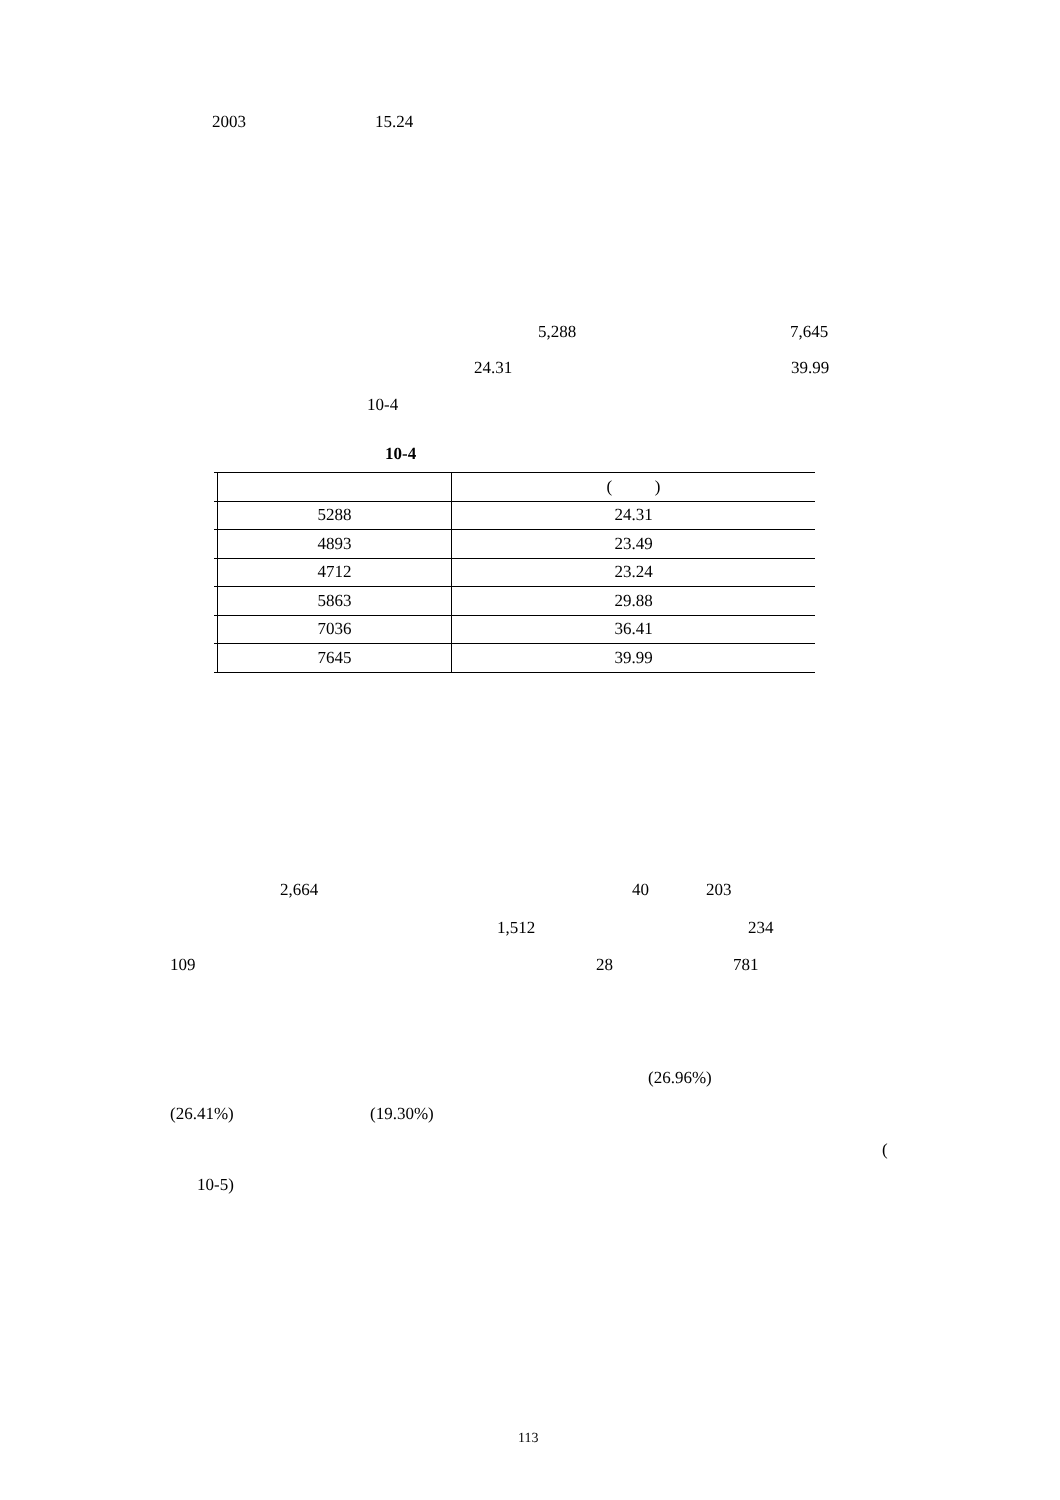2003 15.24
5,288 7,645
24.31 39.99
10-4
10-4
| | | ( ) |
| --- | --- | --- |
| | 5288 | 24.31 |
| | 4893 | 23.49 |
| | 4712 | 23.24 |
| | 5863 | 29.88 |
| | 7036 | 36.41 |
| | 7645 | 39.99 |
2,664 40 203
1,512 234
109 28 781
(26.96%)
(26.41%) (19.30%)
(
10-5)
113